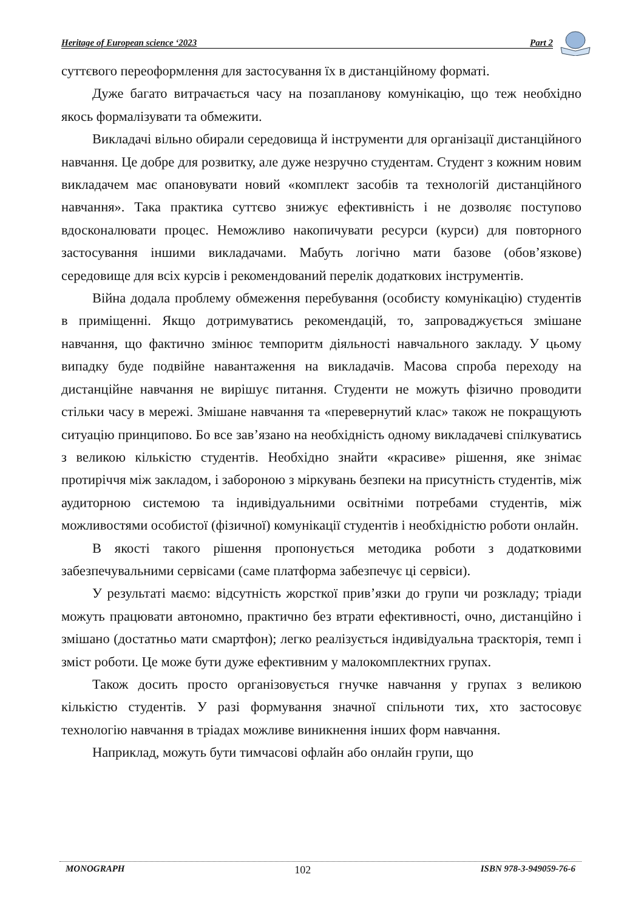Heritage of European science ‘2023 Part 2
суттєвого переоформлення для застосування їх в дистанційному форматі.
Дуже багато витрачається часу на позапланову комунікацію, що теж необхідно якось формалізувати та обмежити.
Викладачі вільно обирали середовища й інструменти для організації дистанційного навчання. Це добре для розвитку, але дуже незручно студентам. Студент з кожним новим викладачем має опановувати новий «комплект засобів та технологій дистанційного навчання». Така практика суттєво знижує ефективність і не дозволяє поступово вдосконалювати процес. Неможливо накопичувати ресурси (курси) для повторного застосування іншими викладачами. Мабуть логічно мати базове (обов’язкове) середовище для всіх курсів і рекомендований перелік додаткових інструментів.
Війна додала проблему обмеження перебування (особисту комунікацію) студентів в приміщенні. Якщо дотримуватись рекомендацій, то, запроваджується змішане навчання, що фактично змінює темпоритм діяльності навчального закладу. У цьому випадку буде подвійне навантаження на викладачів. Масова спроба переходу на дистанційне навчання не вирішує питання. Студенти не можуть фізично проводити стільки часу в мережі. Змішане навчання та «перевернутий клас» також не покращують ситуацію принципово. Бо все зав’язано на необхідність одному викладачеві спілкуватись з великою кількістю студентів. Необхідно знайти «красиве» рішення, яке знімає протиріччя між закладом, і забороною з міркувань безпеки на присутність студентів, між аудиторною системою та індивідуальними освітніми потребами студентів, між можливостями особистої (фізичної) комунікації студентів і необхідністю роботи онлайн.
В якості такого рішення пропонується методика роботи з додатковими забезпечувальними сервісами (саме платформа забезпечує ці сервіси).
У результаті маємо: відсутність жорсткої прив’язки до групи чи розкладу; тріади можуть працювати автономно, практично без втрати ефективності, очно, дистанційно і змішано (достатньо мати смартфон); легко реалізується індивідуальна траєкторія, темп і зміст роботи. Це може бути дуже ефективним у малокомплектних групах.
Також досить просто організовується гнучке навчання у групах з великою кількістю студентів. У разі формування значної спільноти тих, хто застосовує технологію навчання в тріадах можливе виникнення інших форм навчання.
Наприклад, можуть бути тимчасові офлайн або онлайн групи, що
MONOGRAPH 102 ISBN 978-3-949059-76-6